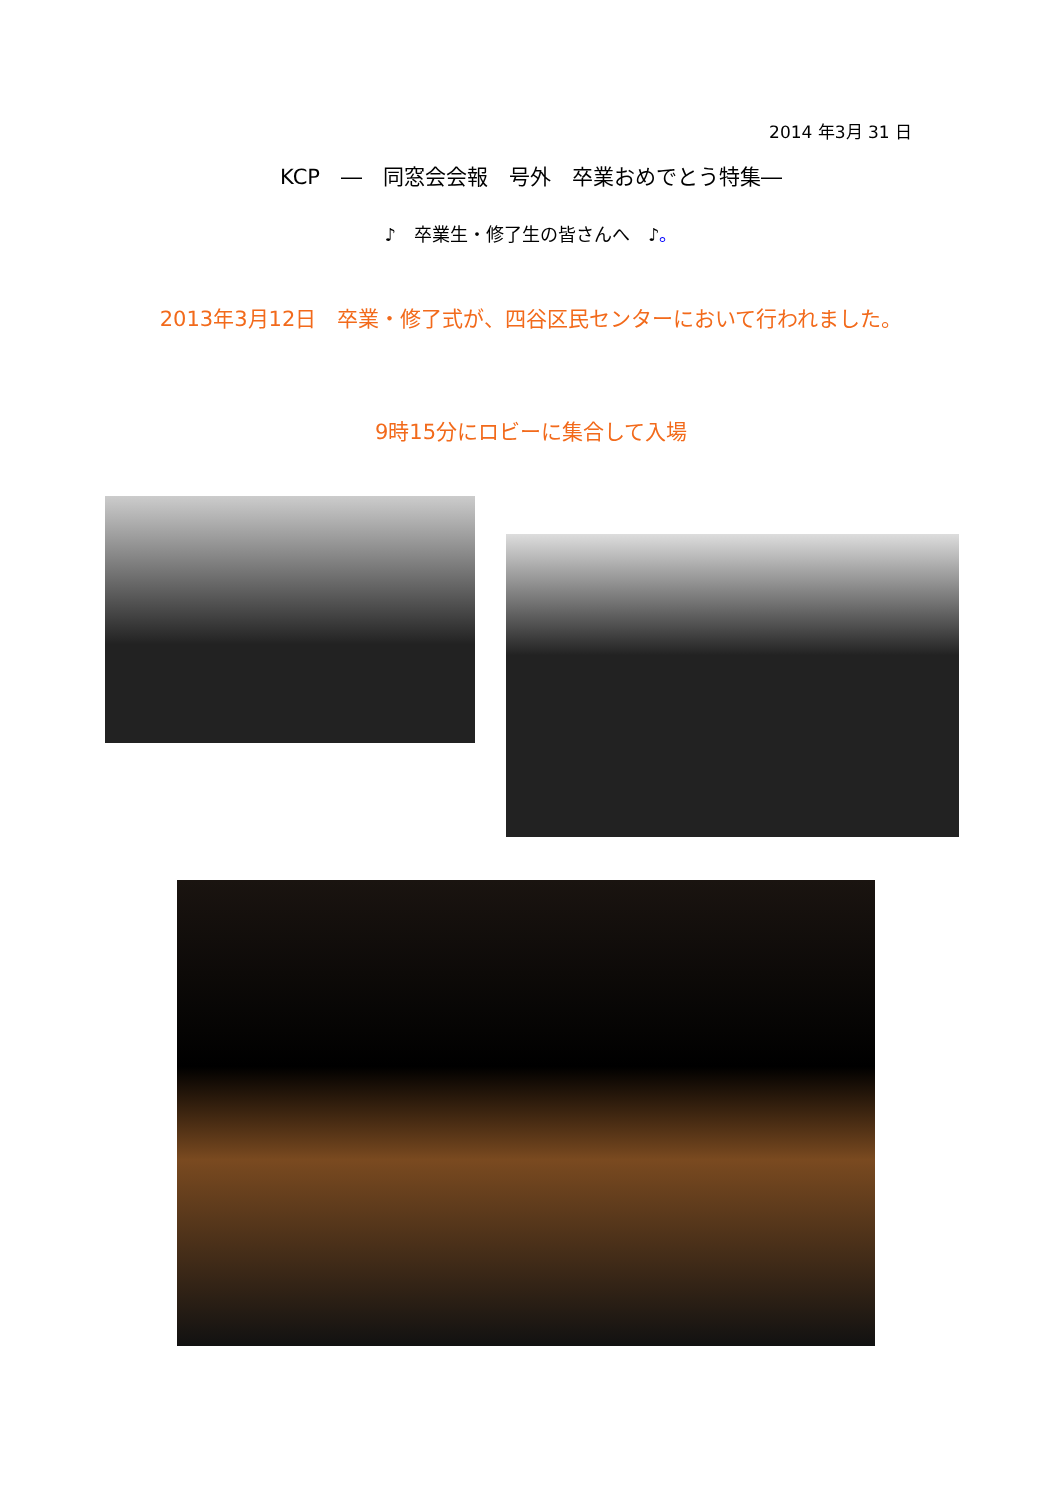2014 年3月 31 日
KCP　―　同窓会会報　号外　卒業おめでとう特集―
♪　卒業生・修了生の皆さんへ　♪。
2013年3月12日　卒業・修了式が、四谷区民センターにおいて行われました。
9時15分にロビーに集合して入場